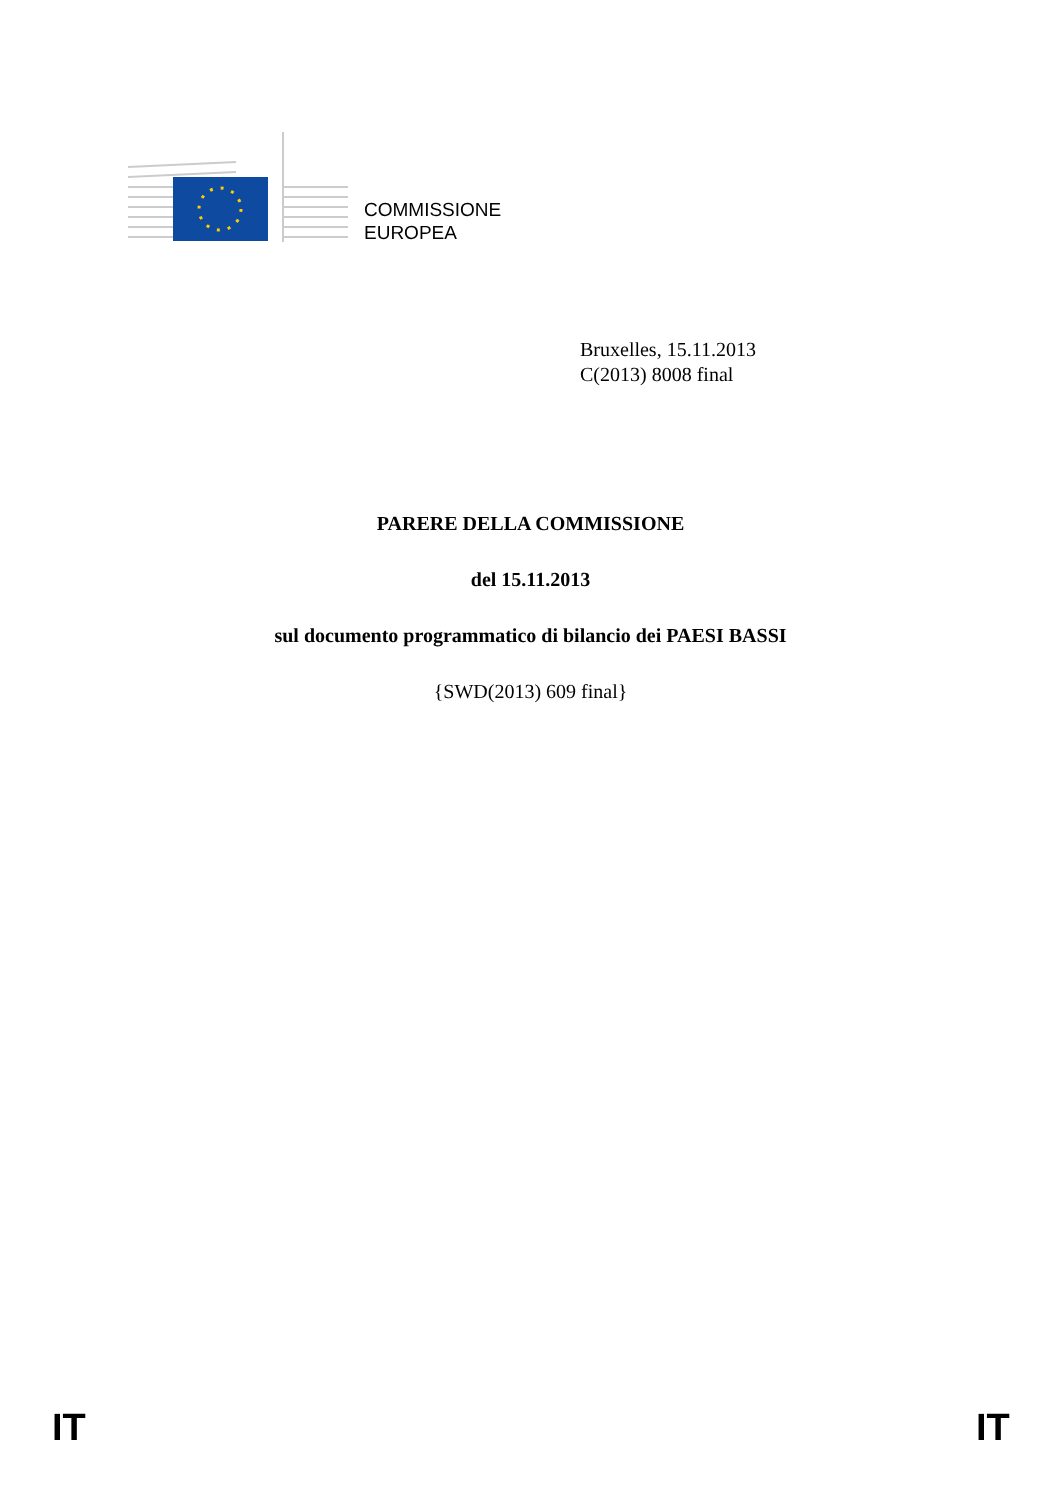COMMISSIONE
EUROPEA
Bruxelles, 15.11.2013
C(2013) 8008 final
PARERE DELLA COMMISSIONE
del 15.11.2013
sul documento programmatico di bilancio dei PAESI BASSI
{SWD(2013) 609 final}
IT IT